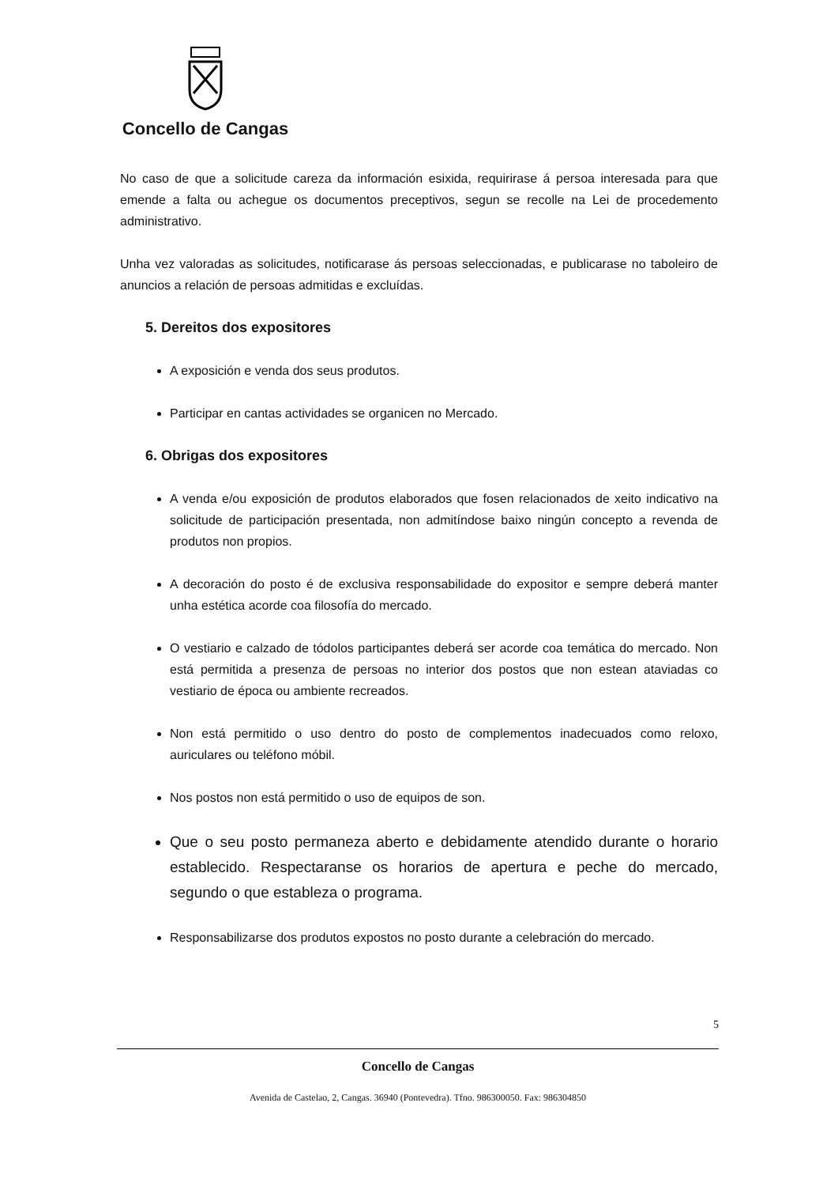Concello de Cangas
No caso de que a solicitude careza da información esixida, requirirase á persoa interesada para que emende a falta ou achegue os documentos preceptivos, segun se recolle na Lei de procedemento administrativo.
Unha vez valoradas as solicitudes, notificarase ás persoas seleccionadas, e publicarase no taboleiro de anuncios a relación de persoas admitidas e excluídas.
5. Dereitos dos expositores
A exposición e venda dos seus produtos.
Participar en cantas actividades se organicen no Mercado.
6. Obrigas dos expositores
A venda e/ou exposición de produtos elaborados que fosen relacionados de xeito indicativo na solicitude de participación presentada, non admitíndose baixo ningún concepto a revenda de produtos non propios.
A decoración do posto é de exclusiva responsabilidade do expositor e sempre deberá manter unha estética acorde coa filosofía do mercado.
O vestiario e calzado de tódolos participantes deberá ser acorde coa temática do mercado. Non está permitida a presenza de persoas no interior dos postos que non estean ataviadas co vestiario de época ou ambiente recreados.
Non está permitido o uso dentro do posto de complementos inadecuados como reloxo, auriculares ou teléfono móbil.
Nos postos non está permitido o uso de equipos de son.
Que o seu posto permaneza aberto e debidamente atendido durante o horario establecido. Respectaranse os horarios de apertura e peche do mercado, segundo o que estableza o programa.
Responsabilizarse dos produtos expostos no posto durante a celebración do mercado.
5
Concello de Cangas
Avenida de Castelao, 2, Cangas. 36940 (Pontevedra). Tfno. 986300050. Fax: 986304850